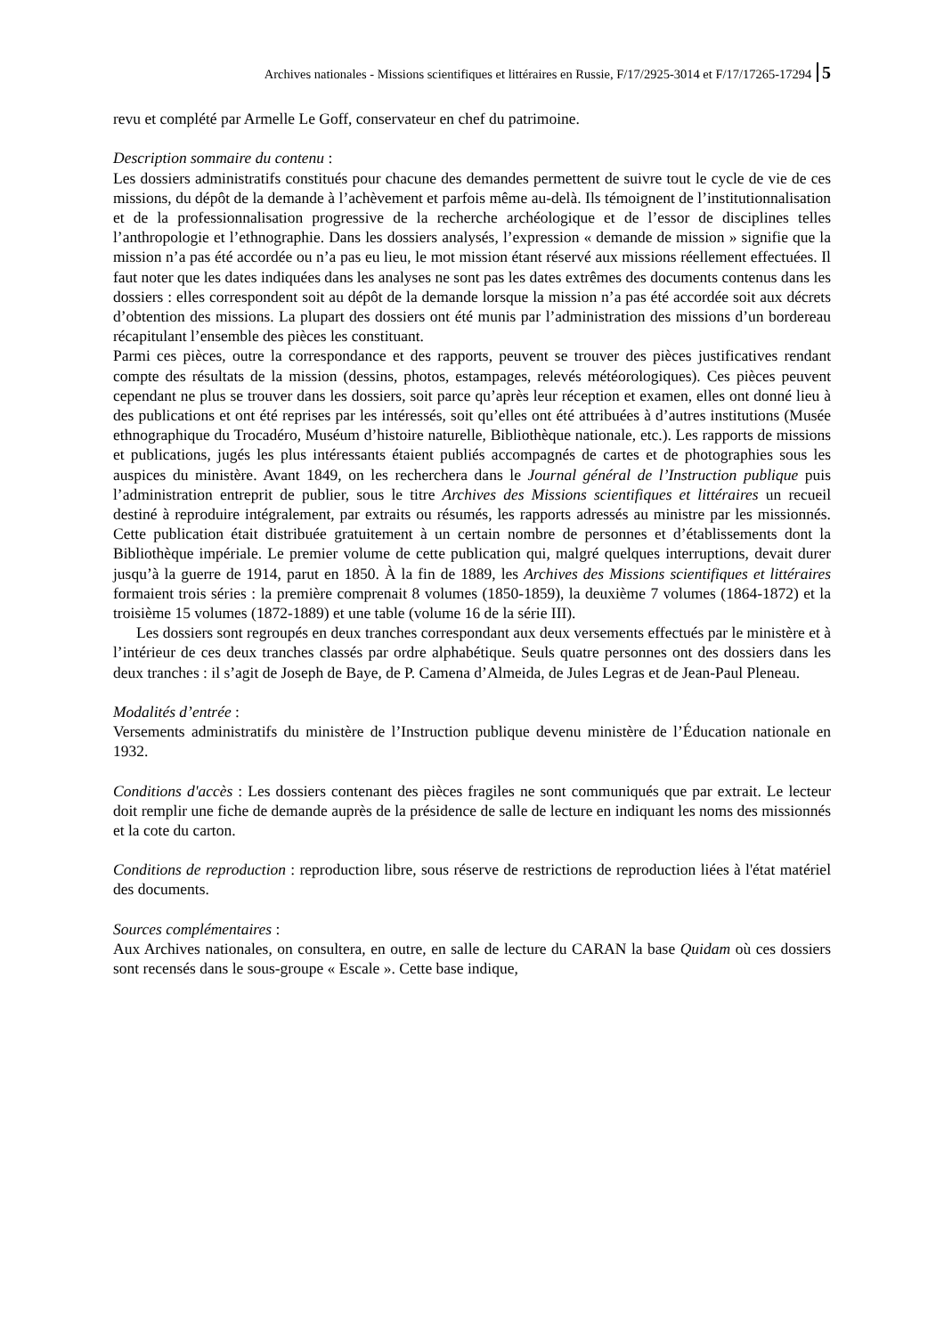Archives nationales - Missions scientifiques et littéraires en Russie, F/17/2925-3014 et F/17/17265-17294 5
revu et complété par Armelle Le Goff, conservateur en chef du patrimoine.
Description sommaire du contenu :
Les dossiers administratifs constitués pour chacune des demandes permettent de suivre tout le cycle de vie de ces missions, du dépôt de la demande à l’achèvement et parfois même au-delà. Ils témoignent de l’institutionnalisation et de la professionnalisation progressive de la recherche archéologique et de l’essor de disciplines telles l’anthropologie et l’ethnographie. Dans les dossiers analysés, l’expression « demande de mission » signifie que la mission n’a pas été accordée ou n’a pas eu lieu, le mot mission étant réservé aux missions réellement effectuées. Il faut noter que les dates indiquées dans les analyses ne sont pas les dates extrêmes des documents contenus dans les dossiers : elles correspondent soit au dépôt de la demande lorsque la mission n’a pas été accordée soit aux décrets d’obtention des missions. La plupart des dossiers ont été munis par l’administration des missions d’un bordereau récapitulant l’ensemble des pièces les constituant.
Parmi ces pièces, outre la correspondance et des rapports, peuvent se trouver des pièces justificatives rendant compte des résultats de la mission (dessins, photos, estampages, relevés météorologiques). Ces pièces peuvent cependant ne plus se trouver dans les dossiers, soit parce qu’après leur réception et examen, elles ont donné lieu à des publications et ont été reprises par les intéressés, soit qu’elles ont été attribuées à d’autres institutions (Musée ethnographique du Trocadéro, Muséum d’histoire naturelle, Bibliothèque nationale, etc.). Les rapports de missions et publications, jugés les plus intéressants étaient publiés accompagnés de cartes et de photographies sous les auspices du ministère. Avant 1849, on les recherchera dans le Journal général de l’Instruction publique puis l’administration entreprit de publier, sous le titre Archives des Missions scientifiques et littéraires un recueil destiné à reproduire intégralement, par extraits ou résumés, les rapports adressés au ministre par les missionnés. Cette publication était distribuée gratuitement à un certain nombre de personnes et d’établissements dont la Bibliothèque impériale. Le premier volume de cette publication qui, malgré quelques interruptions, devait durer jusqu’à la guerre de 1914, parut en 1850. À la fin de 1889, les Archives des Missions scientifiques et littéraires formaient trois séries : la première comprenait 8 volumes (1850-1859), la deuxième 7 volumes (1864-1872) et la troisième 15 volumes (1872-1889) et une table (volume 16 de la série III).
Les dossiers sont regroupés en deux tranches correspondant aux deux versements effectués par le ministère et à l’intérieur de ces deux tranches classés par ordre alphabétique. Seuls quatre personnes ont des dossiers dans les deux tranches : il s’agit de Joseph de Baye, de P. Camena d’Almeida, de Jules Legras et de Jean-Paul Pleneau.
Modalités d’entrée :
Versements administratifs du ministère de l’Instruction publique devenu ministère de l’Éducation nationale en 1932.
Conditions d'accès : Les dossiers contenant des pièces fragiles ne sont communiqués que par extrait. Le lecteur doit remplir une fiche de demande auprès de la présidence de salle de lecture en indiquant les noms des missionnés et la cote du carton.
Conditions de reproduction : reproduction libre, sous réserve de restrictions de reproduction liées à l'état matériel des documents.
Sources complémentaires :
Aux Archives nationales, on consultera, en outre, en salle de lecture du CARAN la base Quidam où ces dossiers sont recensés dans le sous-groupe « Escale ». Cette base indique,